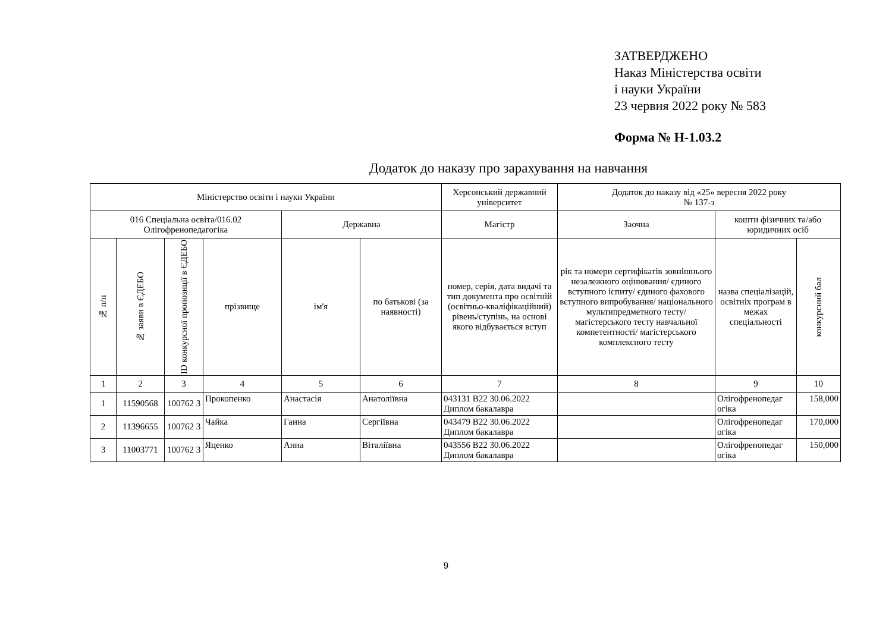ЗАТВЕРДЖЕНО
Наказ Міністерства освіти
і науки України
23 червня 2022 року № 583
Форма № Н-1.03.2
Додаток до наказу про зарахування на навчання
| Міністерство освіти і науки України | | | | | | Херсонський державний університет | Додаток до наказу від «25» вересня 2022 року № 137-з | | |
| 016 Спеціальна освіта/016.02 Олігофренопедагогіка | | | | Державна | | Магістр | Заочна | кошти фізичних та/або юридичних осіб | |
| № п/п | № заяви в ЄДЕБО | ID конкурсної пропозиції в ЄДЕБО | прізвище | ім'я | по батькові (за наявності) | номер, серія, дата видачі та тип документа про освітній (освітньо-кваліфікаційний) рівень/ступінь, на основі якого відбувається вступ | рік та номери сертифікатів зовнішнього незалежного оцінювання/ єдиного вступного іспиту/ єдиного фахового вступного випробування/ національного мультипредметного тесту/ магістерського тесту навчальної компетентності/ магістерського комплексного тесту | назва спеціалізацій, освітніх програм в межах спеціальності | конкурсний бал |
| 1 | 2 | 3 | 4 | 5 | 6 | 7 | 8 | 9 | 10 |
| 1 | 11590568 | 100762 3 | Прокопенко | Анастасія | Анатоліївна | 043131 B22 30.06.2022 Диплом бакалавра | | Олігофренопедаг огіка | 158,000 |
| 2 | 11396655 | 100762 3 | Чайка | Ганна | Сергіївна | 043479 B22 30.06.2022 Диплом бакалавра | | Олігофренопедаг огіка | 170,000 |
| 3 | 11003771 | 100762 3 | Яценко | Анна | Віталіївна | 043556 B22 30.06.2022 Диплом бакалавра | | Олігофренопедаг огіка | 150,000 |
9